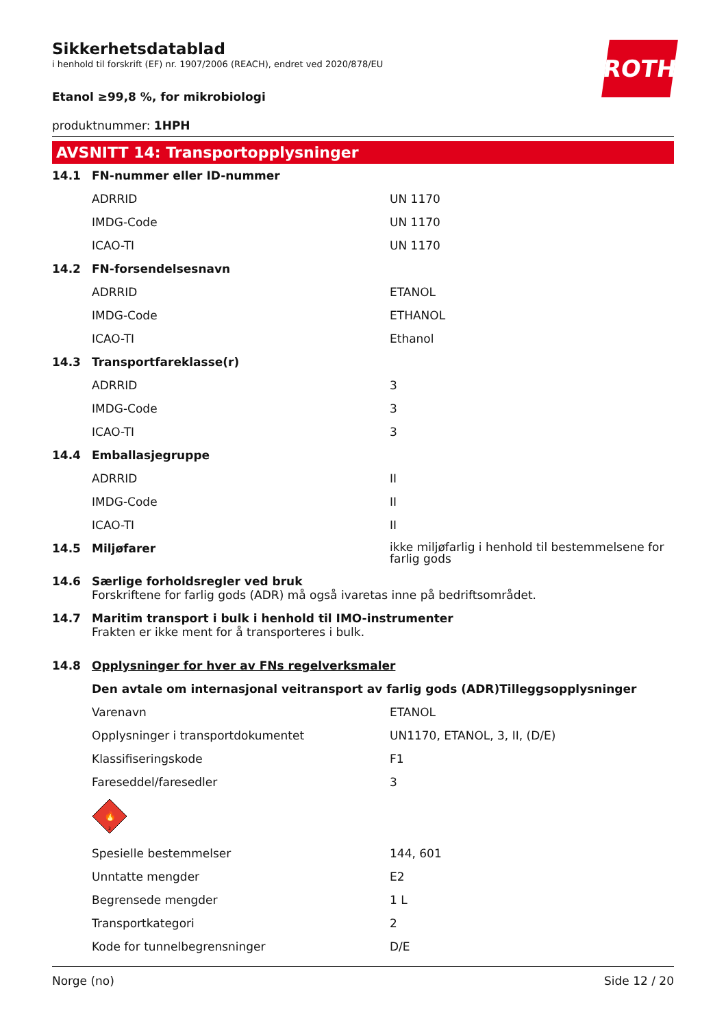Sikkerhetsdatablad
i henhold til forskrift (EF) nr. 1907/2006 (REACH), endret ved 2020/878/EU
ROTH
Etanol ≥99,8 %, for mikrobiologi
produktnummer: 1HPH
AVSNITT 14: Transportopplysninger
| 14.1 | FN-nummer eller ID-nummer | |
| | ADRRID | UN 1170 |
| | IMDG-Code | UN 1170 |
| | ICAO-TI | UN 1170 |
| 14.2 | FN-forsendelsesnavn | |
| | ADRRID | ETANOL |
| | IMDG-Code | ETHANOL |
| | ICAO-TI | Ethanol |
| 14.3 | Transportfareklasse(r) | |
| | ADRRID | 3 |
| | IMDG-Code | 3 |
| | ICAO-TI | 3 |
| 14.4 | Emballasjegruppe | |
| | ADRRID | II |
| | IMDG-Code | II |
| | ICAO-TI | II |
| 14.5 | Miljøfarer | ikke miljøfarlig i henhold til bestemmelsene for farlig gods |
| 14.6 | Særlige forholdsregler ved bruk Forskriftene for farlig gods (ADR) må også ivaretas inne på bedriftsområdet. | |
| 14.7 | Maritim transport i bulk i henhold til IMO-instrumenter Frakten er ikke ment for å transporteres i bulk. | |
| 14.8 | Opplysninger for hver av FNs regelverksmaler | |
| | Den avtale om internasjonal veitransport av farlig gods (ADR)Tilleggsopplysninger | |
| | Varenavn | ETANOL |
| | Opplysninger i transportdokumentet | UN1170, ETANOL, 3, II, (D/E) |
| | Klassifiseringskode | F1 |
| | Fareseddel/faresedler | 3 |
| | 🔥 3 | |
| | Spesielle bestemmelser | 144, 601 |
| | Unntatte mengder | E2 |
| | Begrensede mengder | 1 L |
| | Transportkategori | 2 |
| | Kode for tunnelbegrensninger | D/E |
Norge (no) Side 12 / 20